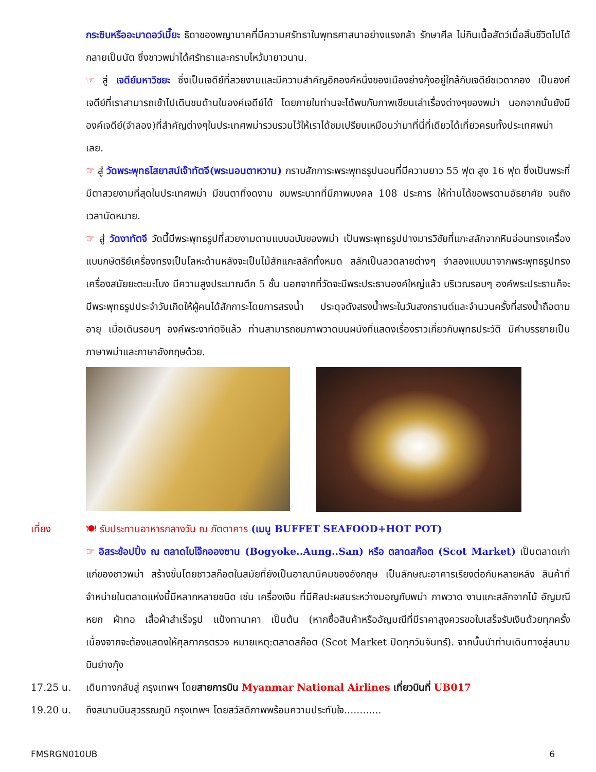กระซิบหรืออะมาดอว์เมี๊ยะ ธิดาของพญานาคที่มีความศรัทธาในพุทธศาสนาอย่างแรงกล้า รักษาศีล ไม่กินเนื้อสัตว์เมื่อสิ้นชีวิตไปได้กลายเป็นนัต ซึ่งชาวพม่าได้ศรัทธาและกราบไหว้มายาวนาน.
☞ สู่ เจดีย์มหาวิชยะ ซึ่งเป็นเจดีย์ที่สวยงามและมีความสำคัญอีกองค์หนึ่งของเมืองย่างกุ้งอยู่ใกล้กับเจดีย์ชเวดากอง เป็นองค์เจดีย์ที่เราสามารถเข้าไปเดินชมด้านในองค์เจดีย์ได้ โดยภายในท่านจะได้พบกับภาพเขียนเล่าเรื่องต่างๆของพม่า นอกจากนั้นยังมีองค์เจดีย์(จำลอง)ที่สำคัญต่างๆในประเทศพม่ารวบรวมไว้ให้เราได้ชมเปรียบเหมือนว่ามาที่นี่ที่เดียวได้เที่ยวครบทั้งประเทศพม่าเลย.
☞ สู่ วัดพระพุทธไสยาสน์เจ๊าทัตจี(พระนอนตาหวาน) กราบสักการะพระพุทธรูปนอนที่มีความยาว 55 ฟุต สูง 16 ฟุต ซึ่งเป็นพระที่มีตาสวยงามที่สุดในประเทศพม่า มีขนตาที่งดงาม ชมพระบาทที่มีภาพมงคล 108 ประการ ให้ท่านได้ขอพรตามอัธยาศัย จนถึงเวลานัดหมาย.
☞ สู่ วัดงาทัตจี วัดนี้มีพระพุทธรูปที่สวยงามตามแบบฉบับของพม่า เป็นพระพุทธรูปปางมารวิชัยที่แกะสลักจากหินอ่อนทรงเครื่องแบบกษัตริย์เครื่องทรงเป็นโลหะด้านหลังจะเป็นไม้สักแกะสลักทั้งหมด สลักเป็นลวดลายต่างๆ จำลองแบบมาจากพระพุทธรูปทรงเครื่องสมัยยะตะนะโบง มีความสูงประมาณตึก 5 ชั้น นอกจากที่วัดจะมีพระประธานองค์ใหญ่แล้ว บริเวณรอบๆ องค์พระประธานก็จะมีพระพุทธรูปประจำวันเกิดให้ผู้คนได้สักการะโดยการสรงน้ำ ประดุจดังสรงน้ำพระในวันสงกรานต์และจำนวนครั้งที่สรงน้ำถือตามอายุ เมื่อเดินรอบๆ องค์พระงาทัตจีแล้ว ท่านสามารถชมภาพวาดบนผนังที่แสดงเรื่องราวเกี่ยวกับพุทธประวัติ มีคำบรรยายเป็นภาษาพม่าและภาษาอังกฤษด้วย.
เที่ยง 🍽 รับประทานอาหารกลางวัน ณ ภัตตาคาร (เมนู BUFFET SEAFOOD+HOT POT)
☞ อิสระช้อปปิ้ง ณ ตลาดโบโจ๊กอองซาน (Bogyoke..Aung..San) หรือ ตลาดสก๊อต (Scot Market) เป็นตลาดเก่าแก่ของชาวพม่า สร้างขึ้นโดยชาวสก๊อตในสมัยที่ยังเป็นอาณานิคมของอังกฤษ เป็นลักษณะอาคารเรียงต่อกันหลายหลัง สินค้าที่จำหน่ายในตลาดแห่งนี้มีหลากหลายชนิด เช่น เครื่องเงิน ที่มีศิลปะผสมระหว่างมอญกับพม่า ภาพวาด งานแกะสลักจากไม้ อัญมณี หยก ผ้าทอ เสื้อผ้าสำเร็จรูป แป้งทานาคา เป็นต้น (หากซื้อสินค้าหรืออัญมณีที่มีราคาสูงควรขอใบเสร็จรับเงินด้วยทุกครั้ง เนื่องจากจะต้องแสดงให้ศุลกากรตรวจ หมายเหตุ:ตลาดสก๊อต (Scot Market ปิดทุกวันจันทร์). จากนั้นนำท่านเดินทางสู่สนามบินย่างกุ้ง
17.25 น. เดินทางกลับสู่ กรุงเทพฯ โดยสายการบิน Myanmar National Airlines เที่ยวบินที่ UB017
19.20 น. ถึงสนามบินสุวรรณภูมิ กรุงเทพฯ โดยสวัสดิภาพพร้อมความประทับใจ............
FMSRGN010UB 6